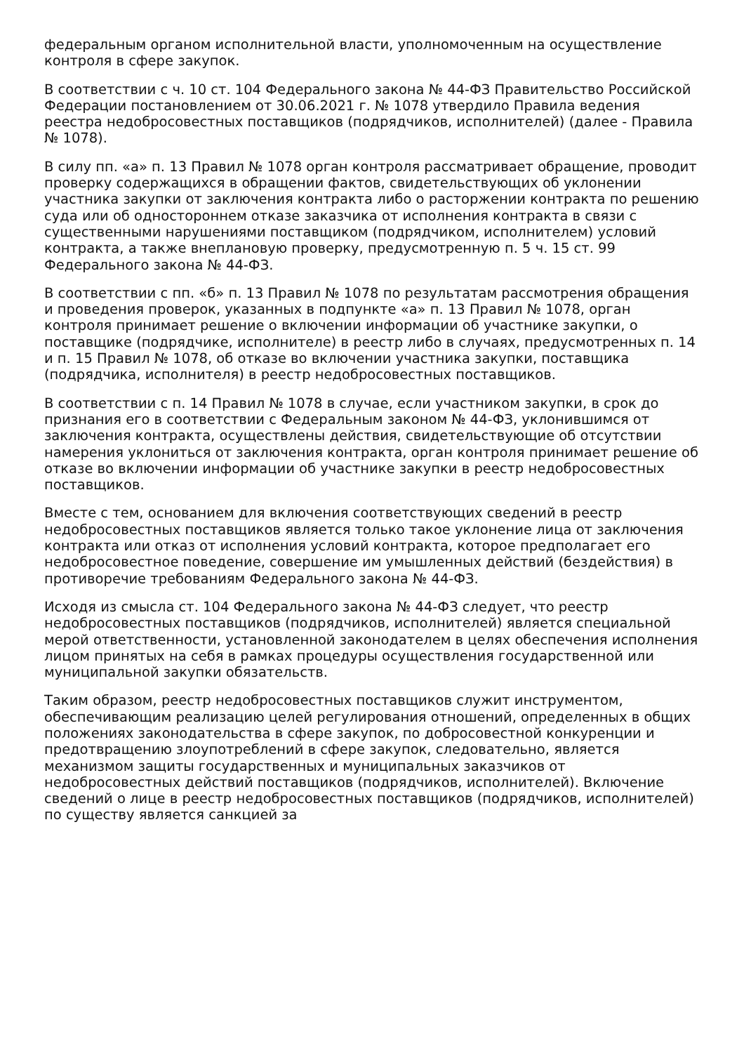федеральным органом исполнительной власти, уполномоченным на осуществление контроля в сфере закупок.
В соответствии с ч. 10 ст. 104 Федерального закона № 44-ФЗ Правительство Российской Федерации постановлением от 30.06.2021 г. № 1078 утвердило Правила ведения реестра недобросовестных поставщиков (подрядчиков, исполнителей) (далее - Правила № 1078).
В силу пп. «а» п. 13 Правил № 1078 орган контроля рассматривает обращение, проводит проверку содержащихся в обращении фактов, свидетельствующих об уклонении участника закупки от заключения контракта либо о расторжении контракта по решению суда или об одностороннем отказе заказчика от исполнения контракта в связи с существенными нарушениями поставщиком (подрядчиком, исполнителем) условий контракта, а также внеплановую проверку, предусмотренную п. 5 ч. 15 ст. 99 Федерального закона № 44-ФЗ.
В соответствии с пп. «б» п. 13 Правил № 1078 по результатам рассмотрения обращения и проведения проверок, указанных в подпункте «а» п. 13 Правил № 1078, орган контроля принимает решение о включении информации об участнике закупки, о поставщике (подрядчике, исполнителе) в реестр либо в случаях, предусмотренных п. 14 и п. 15 Правил № 1078, об отказе во включении участника закупки, поставщика (подрядчика, исполнителя) в реестр недобросовестных поставщиков.
В соответствии с п. 14 Правил № 1078 в случае, если участником закупки, в срок до признания его в соответствии с Федеральным законом № 44-ФЗ, уклонившимся от заключения контракта, осуществлены действия, свидетельствующие об отсутствии намерения уклониться от заключения контракта, орган контроля принимает решение об отказе во включении информации об участнике закупки в реестр недобросовестных поставщиков.
Вместе с тем, основанием для включения соответствующих сведений в реестр недобросовестных поставщиков является только такое уклонение лица от заключения контракта или отказ от исполнения условий контракта, которое предполагает его недобросовестное поведение, совершение им умышленных действий (бездействия) в противоречие требованиям Федерального закона № 44-ФЗ.
Исходя из смысла ст. 104 Федерального закона № 44-ФЗ следует, что реестр недобросовестных поставщиков (подрядчиков, исполнителей) является специальной мерой ответственности, установленной законодателем в целях обеспечения исполнения лицом принятых на себя в рамках процедуры осуществления государственной или муниципальной закупки обязательств.
Таким образом, реестр недобросовестных поставщиков служит инструментом, обеспечивающим реализацию целей регулирования отношений, определенных в общих положениях законодательства в сфере закупок, по добросовестной конкуренции и предотвращению злоупотреблений в сфере закупок, следовательно, является механизмом защиты государственных и муниципальных заказчиков от недобросовестных действий поставщиков (подрядчиков, исполнителей). Включение сведений о лице в реестр недобросовестных поставщиков (подрядчиков, исполнителей) по существу является санкцией за